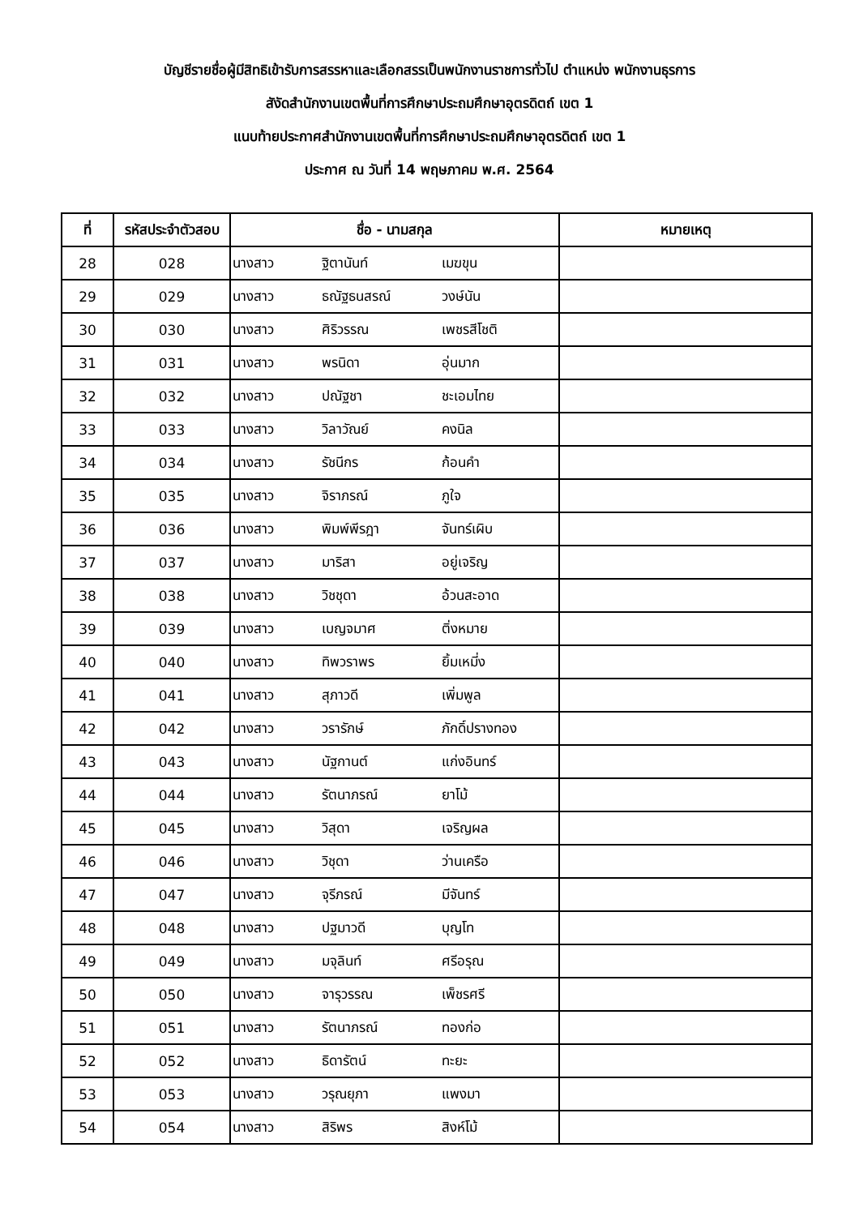บัญชีรายชื่อผู้มีสิทธิเข้ารับการสรรหาและเลือกสรรเป็นพนักงานราชการทั่วไป ตำแหน่ง พนักงานธุรการ
สังัดสำนักงานเขตพื้นที่การศึกษาประถมศึกษาอุตรดิตถ์ เขต 1
แนบท้ายประกาศสำนักงานเขตพื้นที่การศึกษาประถมศึกษาอุตรดิตถ์ เขต 1
ประกาศ ณ วันที่ 14 พฤษภาคม พ.ศ. 2564
| ที่ | รหัสประจำตัวสอบ | ชื่อ - นามสกุล | หมายเหตุ |
| --- | --- | --- | --- |
| 28 | 028 | นางสาว ฐิตานันท์ เมฆขุน | |
| 29 | 029 | นางสาว ธณัฐธนสรณ์ วงษ์นัน | |
| 30 | 030 | นางสาว ศิริวรรณ เพชรสีโชติ | |
| 31 | 031 | นางสาว พรนิดา อุ่นมาก | |
| 32 | 032 | นางสาว ปณัฐชา ชะเอมไทย | |
| 33 | 033 | นางสาว วิลาวัณย์ คงนิล | |
| 34 | 034 | นางสาว รัชนีกร ก้อนคำ | |
| 35 | 035 | นางสาว จิราภรณ์ ภูใจ | |
| 36 | 036 | นางสาว พิมพ์พีรฎา จันทร์เผิบ | |
| 37 | 037 | นางสาว มาริสา อยู่เจริญ | |
| 38 | 038 | นางสาว วิชชุดา อ้วนสะอาด | |
| 39 | 039 | นางสาว เบญจมาศ ติ่งหมาย | |
| 40 | 040 | นางสาว ทิพวราพร ยิ้มเหมี่ง | |
| 41 | 041 | นางสาว สุภาวดี เพิ่มพูล | |
| 42 | 042 | นางสาว วรารักษ์ ภักดิ์ปรางทอง | |
| 43 | 043 | นางสาว นัฐกานต์ แก่งอินทร์ | |
| 44 | 044 | นางสาว รัตนาภรณ์ ยาโม้ | |
| 45 | 045 | นางสาว วิสุดา เจริญผล | |
| 46 | 046 | นางสาว วิชุดา ว่านเครือ | |
| 47 | 047 | นางสาว จุรีภรณ์ มีจันทร์ | |
| 48 | 048 | นางสาว ปฐมาวดี บุญโท | |
| 49 | 049 | นางสาว มจุลินท์ ศรีอรุณ | |
| 50 | 050 | นางสาว จารุวรรณ เพ็ชรศรี | |
| 51 | 051 | นางสาว รัตนาภรณ์ ทองก่อ | |
| 52 | 052 | นางสาว ธิดารัตน์ ทะยะ | |
| 53 | 053 | นางสาว วรุณยุภา แพงมา | |
| 54 | 054 | นางสาว สิริพร สิงห์โม้ | |